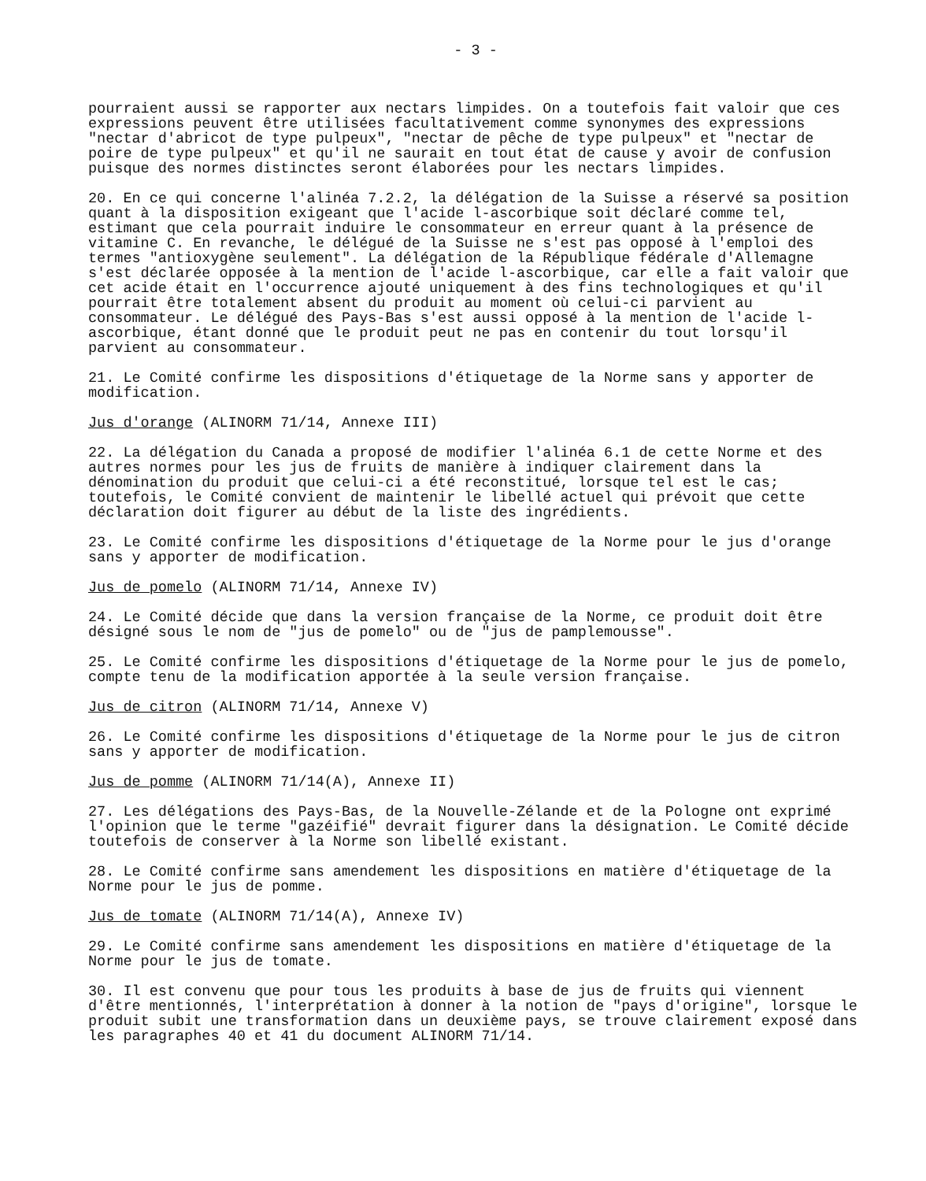- 3 -
pourraient aussi se rapporter aux nectars limpides. On a toutefois fait valoir que ces expressions peuvent être utilisées facultativement comme synonymes des expressions "nectar d'abricot de type pulpeux", "nectar de pêche de type pulpeux" et "nectar de poire de type pulpeux" et qu'il ne saurait en tout état de cause y avoir de confusion puisque des normes distinctes seront élaborées pour les nectars limpides.
20. En ce qui concerne l'alinéa 7.2.2, la délégation de la Suisse a réservé sa position quant à la disposition exigeant que l'acide l-ascorbique soit déclaré comme tel, estimant que cela pourrait induire le consommateur en erreur quant à la présence de vitamine C. En revanche, le délégué de la Suisse ne s'est pas opposé à l'emploi des termes "antioxygène seulement". La délégation de la République fédérale d'Allemagne s'est déclarée opposée à la mention de l'acide l-ascorbique, car elle a fait valoir que cet acide était en l'occurrence ajouté uniquement à des fins technologiques et qu'il pourrait être totalement absent du produit au moment où celui-ci parvient au consommateur. Le délégué des Pays-Bas s'est aussi opposé à la mention de l'acide l-ascorbique, étant donné que le produit peut ne pas en contenir du tout lorsqu'il parvient au consommateur.
21. Le Comité confirme les dispositions d'étiquetage de la Norme sans y apporter de modification.
Jus d'orange (ALINORM 71/14, Annexe III)
22. La délégation du Canada a proposé de modifier l'alinéa 6.1 de cette Norme et des autres normes pour les jus de fruits de manière à indiquer clairement dans la dénomination du produit que celui-ci a été reconstitué, lorsque tel est le cas; toutefois, le Comité convient de maintenir le libellé actuel qui prévoit que cette déclaration doit figurer au début de la liste des ingrédients.
23. Le Comité confirme les dispositions d'étiquetage de la Norme pour le jus d'orange sans y apporter de modification.
Jus de pomelo (ALINORM 71/14, Annexe IV)
24. Le Comité décide que dans la version française de la Norme, ce produit doit être désigné sous le nom de "jus de pomelo" ou de "jus de pamplemousse".
25. Le Comité confirme les dispositions d'étiquetage de la Norme pour le jus de pomelo, compte tenu de la modification apportée à la seule version française.
Jus de citron (ALINORM 71/14, Annexe V)
26. Le Comité confirme les dispositions d'étiquetage de la Norme pour le jus de citron sans y apporter de modification.
Jus de pomme (ALINORM 71/14(A), Annexe II)
27. Les délégations des Pays-Bas, de la Nouvelle-Zélande et de la Pologne ont exprimé l'opinion que le terme "gazéifié" devrait figurer dans la désignation. Le Comité décide toutefois de conserver à la Norme son libellé existant.
28. Le Comité confirme sans amendement les dispositions en matière d'étiquetage de la Norme pour le jus de pomme.
Jus de tomate (ALINORM 71/14(A), Annexe IV)
29. Le Comité confirme sans amendement les dispositions en matière d'étiquetage de la Norme pour le jus de tomate.
30. Il est convenu que pour tous les produits à base de jus de fruits qui viennent d'être mentionnés, l'interprétation à donner à la notion de "pays d'origine", lorsque le produit subit une transformation dans un deuxième pays, se trouve clairement exposé dans les paragraphes 40 et 41 du document ALINORM 71/14.